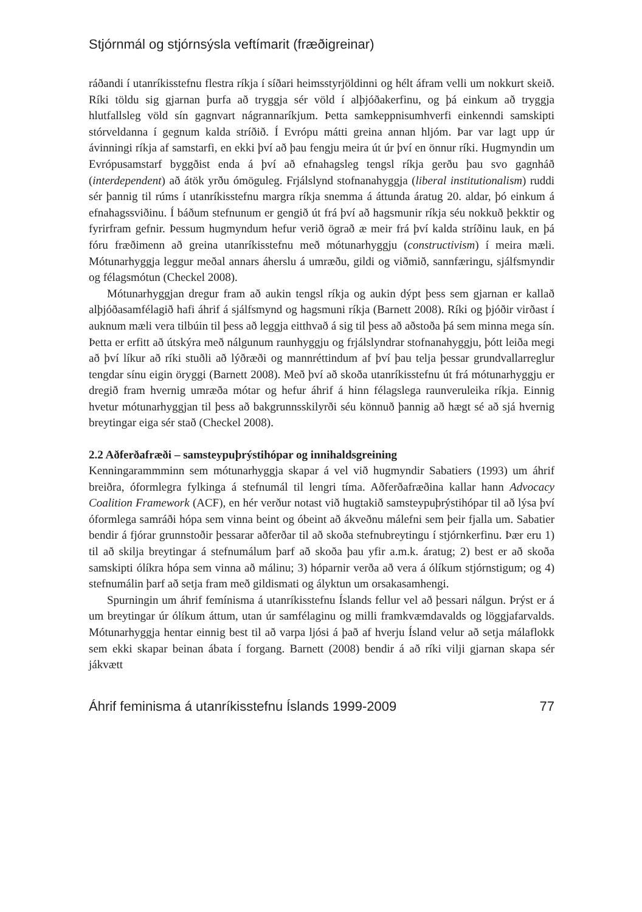Stjórnmál og stjórnsýsla veftímarit (fræðigreinar)
ráðandi í utanríkisstefnu flestra ríkja í síðari heimsstyrjöldinni og hélt áfram velli um nokkurt skeið. Ríki töldu sig gjarnan þurfa að tryggja sér völd í alþjóðakerfinu, og þá einkum að tryggja hlutfallsleg völd sín gagnvart nágrannaríkjum. Þetta samkeppnisumhverfi einkenndi samskipti stórveldanna í gegnum kalda stríðið. Í Evrópu mátti greina annan hljóm. Þar var lagt upp úr ávinningi ríkja af samstarfi, en ekki því að þau fengju meira út úr því en önnur ríki. Hugmyndin um Evrópusamstarf byggðist enda á því að efnahagsleg tengsl ríkja gerðu þau svo gagnháð (interdependent) að átök yrðu ómöguleg. Frjálslynd stofnanahyggja (liberal institutionalism) ruddi sér þannig til rúms í utanríkisstefnu margra ríkja snemma á áttunda áratug 20. aldar, þó einkum á efnahagssviðinu. Í báðum stefnunum er gengið út frá því að hagsmunir ríkja séu nokkuð þekktir og fyrirfram gefnir. Þessum hugmyndum hefur verið ögrað æ meir frá því kalda stríðinu lauk, en þá fóru fræðimenn að greina utanríkisstefnu með mótunarhyggju (constructivism) í meira mæli. Mótunarhyggja leggur meðal annars áherslu á umræðu, gildi og viðmið, sannfæringu, sjálfsmyndir og félagsmótun (Checkel 2008).
Mótunarhyggjan dregur fram að aukin tengsl ríkja og aukin dýpt þess sem gjarnan er kallað alþjóðasamfélagið hafi áhrif á sjálfsmynd og hagsmuni ríkja (Barnett 2008). Ríki og þjóðir virðast í auknum mæli vera tilbúin til þess að leggja eitthvað á sig til þess að aðstoða þá sem minna mega sín. Þetta er erfitt að útskýra með nálgunum raunhyggju og frjálslyndrar stofnanahyggju, þótt leiða megi að því líkur að ríki stuðli að lýðræði og mannréttindum af því þau telja þessar grundvallarreglur tengdar sínu eigin öryggi (Barnett 2008). Með því að skoða utanríkisstefnu út frá mótunarhyggju er dregið fram hvernig umræða mótar og hefur áhrif á hinn félagslega raunveruleika ríkja. Einnig hvetur mótunarhyggjan til þess að bakgrunnsskilyrði séu könnuð þannig að hægt sé að sjá hvernig breytingar eiga sér stað (Checkel 2008).
2.2 Aðferðafræði – samsteypuþrýstihópar og innihaldsgreining
Kenningarammminn sem mótunarhyggja skapar á vel við hugmyndir Sabatiers (1993) um áhrif breiðra, óformlegra fylkinga á stefnumál til lengri tíma. Aðferðafræðina kallar hann Advocacy Coalition Framework (ACF), en hér verður notast við hugtakið samsteypuþrýstihópar til að lýsa því óformlega samráði hópa sem vinna beint og óbeint að ákveðnu málefni sem þeir fjalla um. Sabatier bendir á fjórar grunnstoðir þessarar aðferðar til að skoða stefnubreytingu í stjórnkerfinu. Þær eru 1) til að skilja breytingar á stefnumálum þarf að skoða þau yfir a.m.k. áratug; 2) best er að skoða samskipti ólíkra hópa sem vinna að málinu; 3) hóparnir verða að vera á ólíkum stjórnstigum; og 4) stefnumálin þarf að setja fram með gildismati og ályktun um orsakasamhengi.
Spurningin um áhrif femínisma á utanríkisstefnu Íslands fellur vel að þessari nálgun. Þrýst er á um breytingar úr ólíkum áttum, utan úr samfélaginu og milli framkvæmdavalds og löggjafarvalds. Mótunarhyggja hentar einnig best til að varpa ljósi á það af hverju Ísland velur að setja málaflokk sem ekki skapar beinan ábata í forgang. Barnett (2008) bendir á að ríki vilji gjarnan skapa sér jákvætt
Áhrif feminisma á utanríkisstefnu Íslands 1999-2009 77